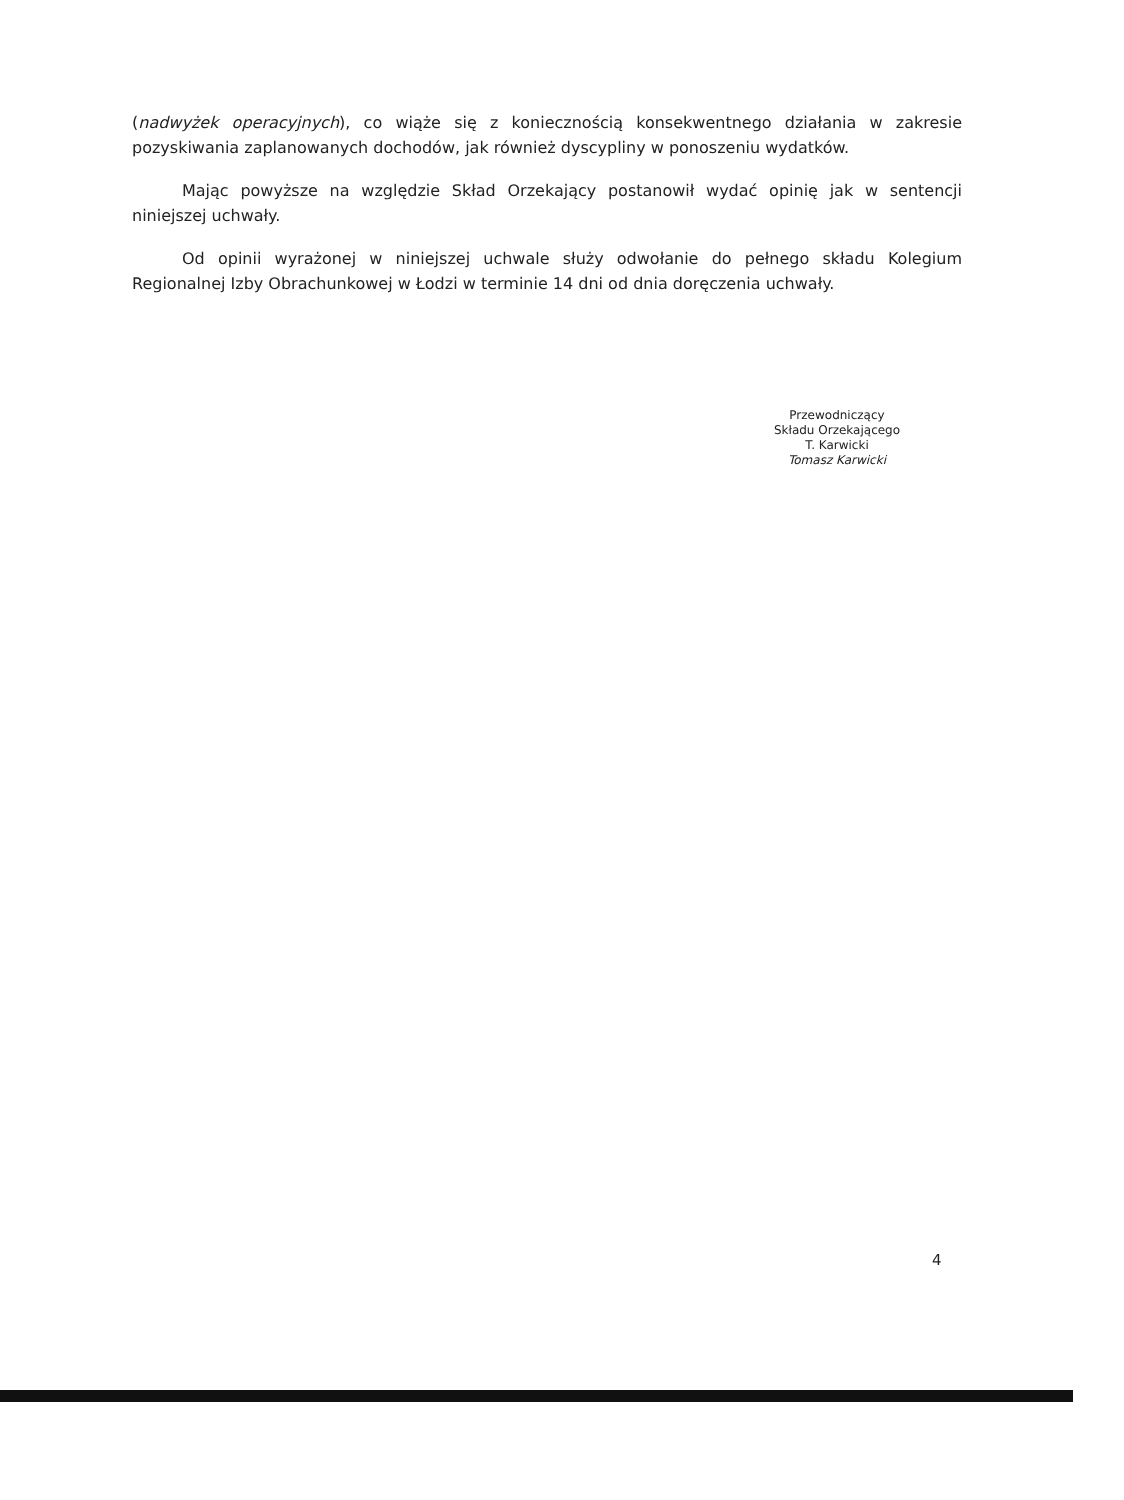(nadwyżek operacyjnych), co wiąże się z koniecznością konsekwentnego działania w zakresie pozyskiwania zaplanowanych dochodów, jak również dyscypliny w ponoszeniu wydatków.
Mając powyższe na względzie Skład Orzekający postanowił wydać opinię jak w sentencji niniejszej uchwały.
Od opinii wyrażonej w niniejszej uchwale służy odwołanie do pełnego składu Kolegium Regionalnej Izby Obrachunkowej w Łodzi w terminie 14 dni od dnia doręczenia uchwały.
Przewodniczący
Składu Orzekającego
T. Karwicki
Tomasz Karwicki
4